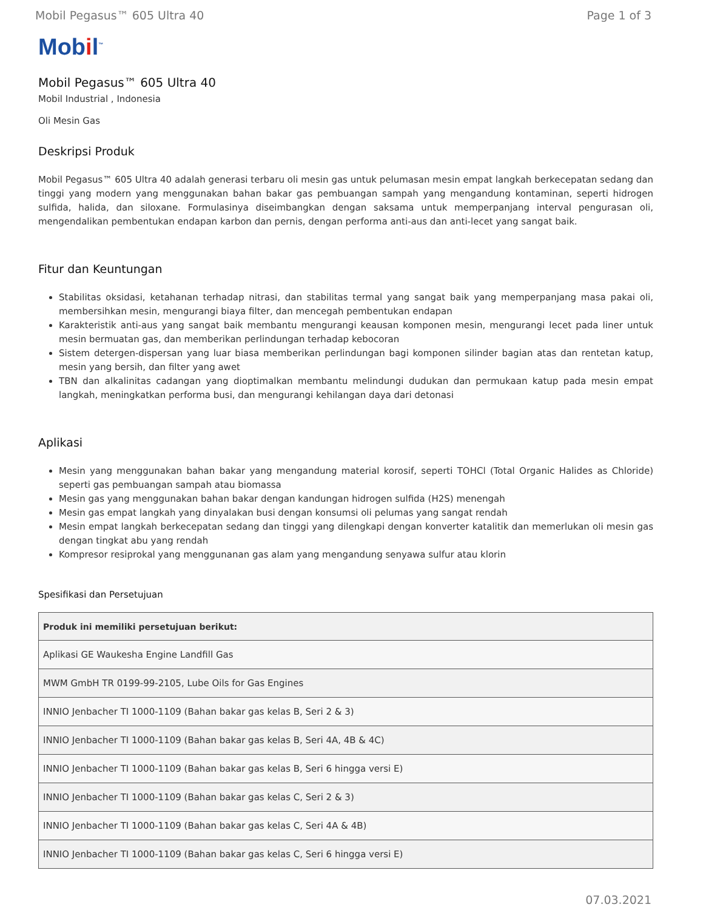Mobil Pegasus™ 605 Ultra 40 Page 1 of 3
Mobil<sup>™</sup>
Mobil Pegasus™ 605 Ultra 40
Mobil Industrial , Indonesia
Oli Mesin Gas
Deskripsi Produk
Mobil Pegasus™ 605 Ultra 40 adalah generasi terbaru oli mesin gas untuk pelumasan mesin empat langkah berkecepatan sedang dan tinggi yang modern yang menggunakan bahan bakar gas pembuangan sampah yang mengandung kontaminan, seperti hidrogen sulfida, halida, dan siloxane. Formulasinya diseimbangkan dengan saksama untuk memperpanjang interval pengurasan oli, mengendalikan pembentukan endapan karbon dan pernis, dengan performa anti-aus dan anti-lecet yang sangat baik.
Fitur dan Keuntungan
Stabilitas oksidasi, ketahanan terhadap nitrasi, dan stabilitas termal yang sangat baik yang memperpanjang masa pakai oli, membersihkan mesin, mengurangi biaya filter, dan mencegah pembentukan endapan
Karakteristik anti-aus yang sangat baik membantu mengurangi keausan komponen mesin, mengurangi lecet pada liner untuk mesin bermuatan gas, dan memberikan perlindungan terhadap kebocoran
Sistem detergen-dispersan yang luar biasa memberikan perlindungan bagi komponen silinder bagian atas dan rentetan katup, mesin yang bersih, dan filter yang awet
TBN dan alkalinitas cadangan yang dioptimalkan membantu melindungi dudukan dan permukaan katup pada mesin empat langkah, meningkatkan performa busi, dan mengurangi kehilangan daya dari detonasi
Aplikasi
Mesin yang menggunakan bahan bakar yang mengandung material korosif, seperti TOHCl (Total Organic Halides as Chloride) seperti gas pembuangan sampah atau biomassa
Mesin gas yang menggunakan bahan bakar dengan kandungan hidrogen sulfida (H2S) menengah
Mesin gas empat langkah yang dinyalakan busi dengan konsumsi oli pelumas yang sangat rendah
Mesin empat langkah berkecepatan sedang dan tinggi yang dilengkapi dengan konverter katalitik dan memerlukan oli mesin gas dengan tingkat abu yang rendah
Kompresor resiprokal yang menggunanan gas alam yang mengandung senyawa sulfur atau klorin
Spesifikasi dan Persetujuan
| Produk ini memiliki persetujuan berikut: |
| --- |
| Aplikasi GE Waukesha Engine Landfill Gas |
| MWM GmbH TR 0199-99-2105, Lube Oils for Gas Engines |
| INNIO Jenbacher TI 1000-1109 (Bahan bakar gas kelas B, Seri 2 & 3) |
| INNIO Jenbacher TI 1000-1109 (Bahan bakar gas kelas B, Seri 4A, 4B & 4C) |
| INNIO Jenbacher TI 1000-1109 (Bahan bakar gas kelas B, Seri 6 hingga versi E) |
| INNIO Jenbacher TI 1000-1109 (Bahan bakar gas kelas C, Seri 2 & 3) |
| INNIO Jenbacher TI 1000-1109 (Bahan bakar gas kelas C, Seri 4A & 4B) |
| INNIO Jenbacher TI 1000-1109 (Bahan bakar gas kelas C, Seri 6 hingga versi E) |
07.03.2021